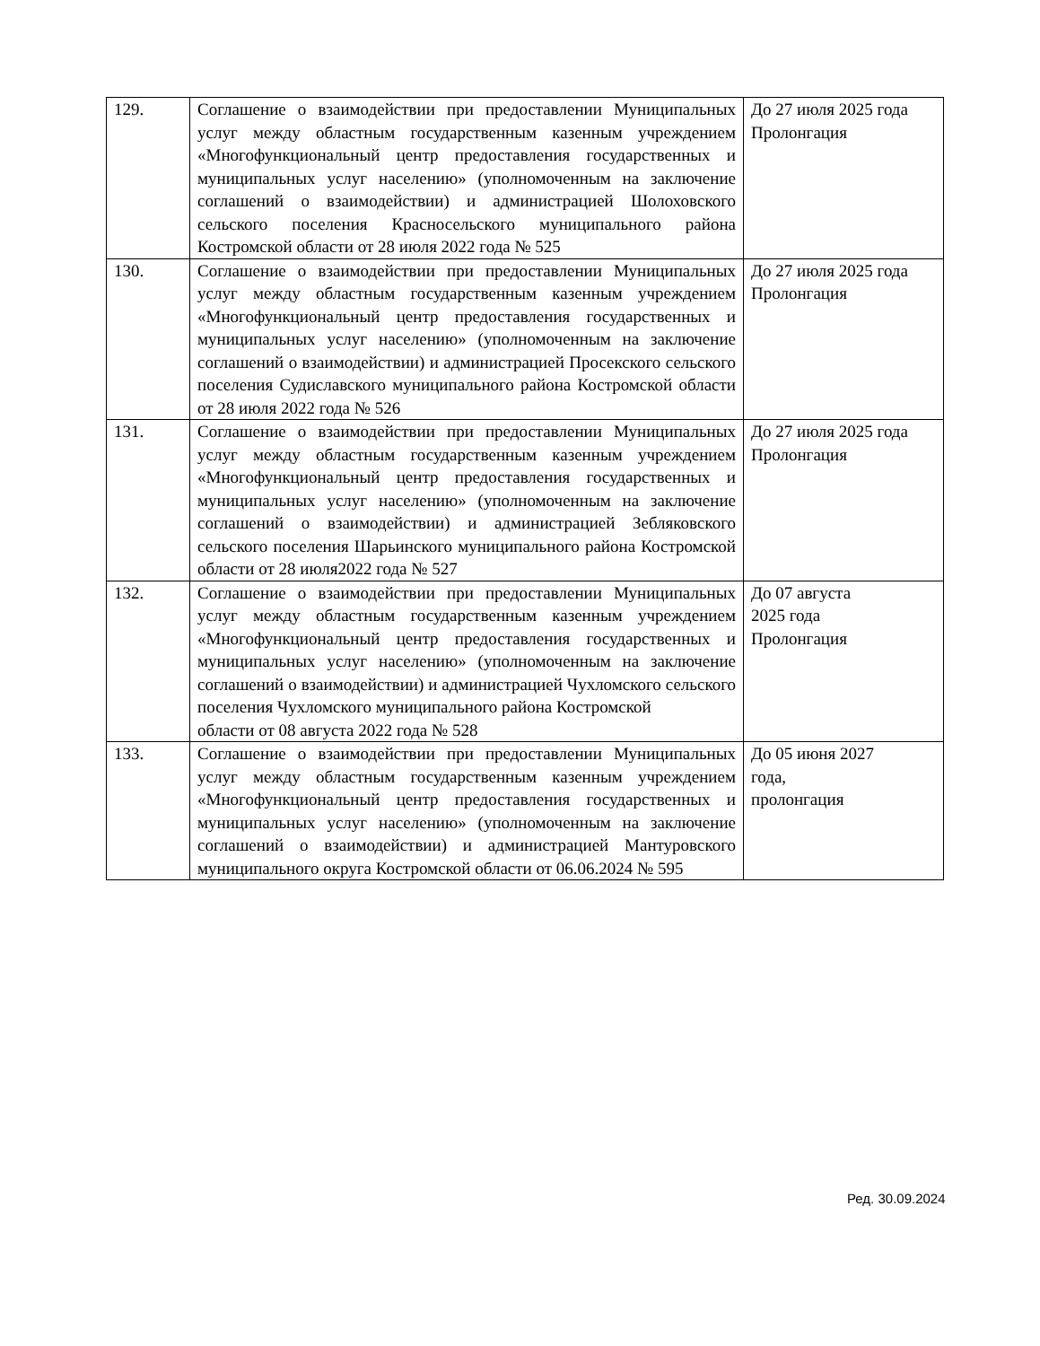| 129. | Соглашение о взаимодействии при предоставлении Муниципальных услуг между областным государственным казенным учреждением «Многофункциональный центр предоставления государственных и муниципальных услуг населению» (уполномоченным на заключение соглашений о взаимодействии) и администрацией Шолоховского сельского поселения Красносельского муниципального района Костромской области от 28 июля 2022 года № 525 | До 27 июля 2025 года Пролонгация |
| 130. | Соглашение о взаимодействии при предоставлении Муниципальных услуг между областным государственным казенным учреждением «Многофункциональный центр предоставления государственных и муниципальных услуг населению» (уполномоченным на заключение соглашений о взаимодействии) и администрацией Просекского сельского поселения Судиславского муниципального района Костромской области от 28 июля 2022 года № 526 | До 27 июля 2025 года Пролонгация |
| 131. | Соглашение о взаимодействии при предоставлении Муниципальных услуг между областным государственным казенным учреждением «Многофункциональный центр предоставления государственных и муниципальных услуг населению» (уполномоченным на заключение соглашений о взаимодействии) и администрацией Зебляковского сельского поселения Шарьинского муниципального района Костромской области от 28 июля2022 года № 527 | До 27 июля 2025 года Пролонгация |
| 132. | Соглашение о взаимодействии при предоставлении Муниципальных услуг между областным государственным казенным учреждением «Многофункциональный центр предоставления государственных и муниципальных услуг населению» (уполномоченным на заключение соглашений о взаимодействии) и администрацией Чухломского сельского поселения Чухломского муниципального района Костромской области от 08 августа 2022 года № 528 | До 07 августа 2025 года Пролонгация |
| 133. | Соглашение о взаимодействии при предоставлении Муниципальных услуг между областным государственным казенным учреждением «Многофункциональный центр предоставления государственных и муниципальных услуг населению» (уполномоченным на заключение соглашений о взаимодействии) и администрацией Мантуровского муниципального округа Костромской области от 06.06.2024 № 595 | До 05 июня 2027 года, пролонгация |
Ред. 30.09.2024